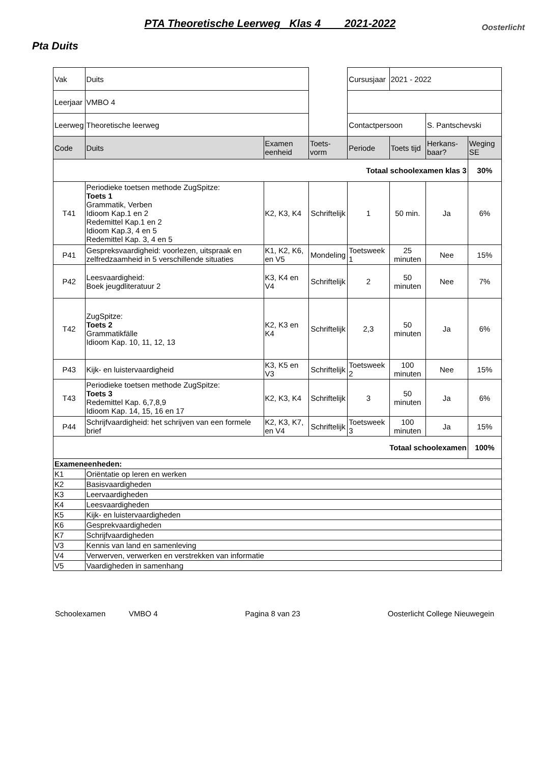Oosterlicht
PTA Theoretische Leerweg Klas 4 2021-2022
Pta Duits
| Vak | Duits | | | Cursusjaar | 2021 - 2022 | | |
| Leerjaar | VMBO 4 | | | | | | |
| Leerweg | Theoretische leerweg | | | Contactpersoon | | S. Pantschevski | |
| Code | Duits | Examen eenheid | Toets-vorm | Periode | Toets tijd | Herkans-baar? | Weging SE |
| Totaal schoolexamen klas 3 | | | | | | | 30% |
| T41 | Periodieke toetsen methode ZugSpitze: Toets 1 Grammatik, Verben Idioom Kap.1 en 2 Redemittel Kap.1 en 2 Idioom Kap.3, 4 en 5 Redemittel Kap. 3, 4 en 5 | K2, K3, K4 | Schriftelijk | 1 | 50 min. | Ja | 6% |
| P41 | Gespreksvaardigheid: voorlezen, uitspraak en zelfredzaamheid in 5 verschillende situaties | K1, K2, K6, en V5 | Mondeling | Toetsweek 1 | 25 minuten | Nee | 15% |
| P42 | Leesvaardigheid: Boek jeugdliteratuur 2 | K3, K4 en V4 | Schriftelijk | 2 | 50 minuten | Nee | 7% |
| T42 | ZugSpitze: Toets 2 Grammatikfälle Idioom Kap. 10, 11, 12, 13 | K2, K3 en K4 | Schriftelijk | 2,3 | 50 minuten | Ja | 6% |
| P43 | Kijk- en luistervaardigheid | K3, K5 en V3 | Schriftelijk | Toetsweek 2 | 100 minuten | Nee | 15% |
| T43 | Periodieke toetsen methode ZugSpitze: Toets 3 Redemittel Kap. 6,7,8,9 Idioom Kap. 14, 15, 16 en 17 | K2, K3, K4 | Schriftelijk | 3 | 50 minuten | Ja | 6% |
| P44 | Schrijfvaardigheid: het schrijven van een formele brief | K2, K3, K7, en V4 | Schriftelijk | Toetsweek 3 | 100 minuten | Ja | 15% |
| Totaal schoolexamen | | | | | | | 100% |
| Exameneenheden: | | | | | | | |
| K1 | Oriëntatie op leren en werken | | | | | | |
| K2 | Basisvaardigheden | | | | | | |
| K3 | Leervaardigheden | | | | | | |
| K4 | Leesvaardigheden | | | | | | |
| K5 | Kijk- en luistervaardigheden | | | | | | |
| K6 | Gesprekvaardigheden | | | | | | |
| K7 | Schrijfvaardigheden | | | | | | |
| V3 | Kennis van land en samenleving | | | | | | |
| V4 | Verwerven, verwerken en verstrekken van informatie | | | | | | |
| V5 | Vaardigheden in samenhang | | | | | | |
Schoolexamen VMBO 4 Pagina 8 van 23 Oosterlicht College Nieuwegein